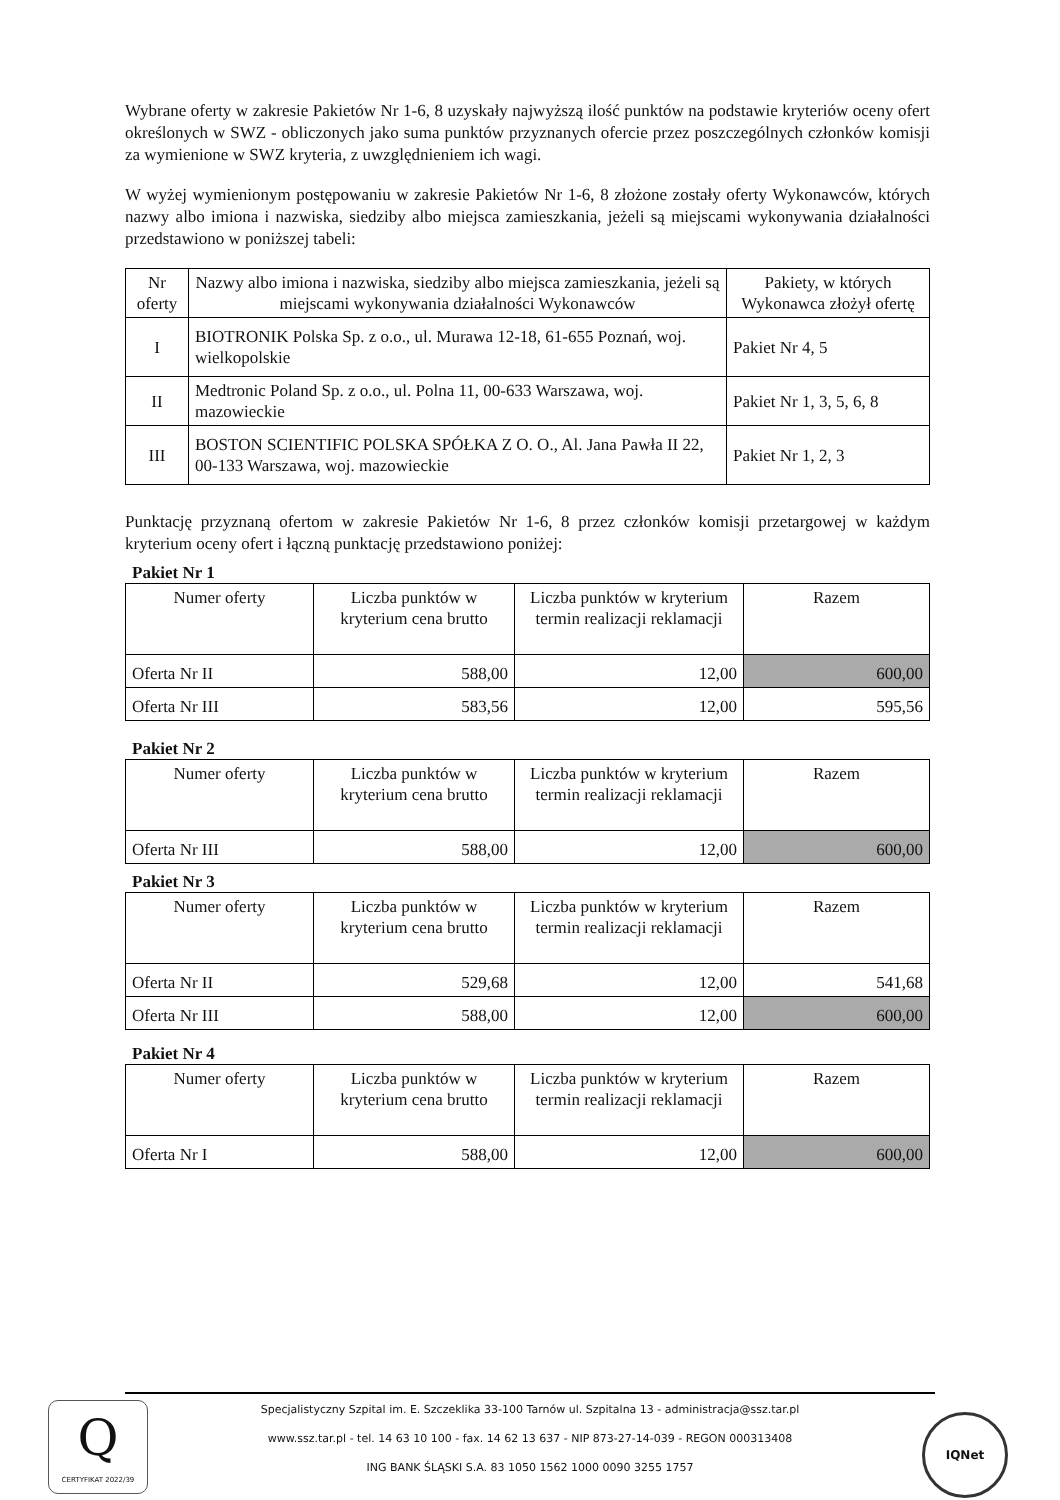Wybrane oferty w zakresie Pakietów Nr 1-6, 8 uzyskały najwyższą ilość punktów na podstawie kryteriów oceny ofert określonych w SWZ - obliczonych jako suma punktów przyznanych ofercie przez poszczególnych członków komisji za wymienione w SWZ kryteria, z uwzględnieniem ich wagi.
W wyżej wymienionym postępowaniu w zakresie Pakietów Nr 1-6, 8 złożone zostały oferty Wykonawców, których nazwy albo imiona i nazwiska, siedziby albo miejsca zamieszkania, jeżeli są miejscami wykonywania działalności przedstawiono w poniższej tabeli:
| Nr oferty | Nazwy albo imiona i nazwiska, siedziby albo miejsca zamieszkania, jeżeli są miejscami wykonywania działalności Wykonawców | Pakiety, w których Wykonawca złożył ofertę |
| --- | --- | --- |
| I | BIOTRONIK Polska Sp. z o.o., ul. Murawa 12-18, 61-655 Poznań, woj. wielkopolskie | Pakiet Nr 4, 5 |
| II | Medtronic Poland Sp. z o.o., ul. Polna 11, 00-633 Warszawa, woj. mazowieckie | Pakiet Nr 1, 3, 5, 6, 8 |
| III | BOSTON SCIENTIFIC POLSKA SPÓŁKA Z O. O., Al. Jana Pawła II 22, 00-133 Warszawa, woj. mazowieckie | Pakiet Nr 1, 2, 3 |
Punktację przyznaną ofertom w zakresie Pakietów Nr 1-6, 8 przez członków komisji przetargowej w każdym kryterium oceny ofert i łączną punktację przedstawiono poniżej:
Pakiet Nr 1
| Numer oferty | Liczba punktów w kryterium cena brutto | Liczba punktów w kryterium termin realizacji reklamacji | Razem |
| --- | --- | --- | --- |
| Oferta Nr II | 588,00 | 12,00 | 600,00 |
| Oferta Nr III | 583,56 | 12,00 | 595,56 |
Pakiet Nr 2
| Numer oferty | Liczba punktów w kryterium cena brutto | Liczba punktów w kryterium termin realizacji reklamacji | Razem |
| --- | --- | --- | --- |
| Oferta Nr III | 588,00 | 12,00 | 600,00 |
Pakiet Nr 3
| Numer oferty | Liczba punktów w kryterium cena brutto | Liczba punktów w kryterium termin realizacji reklamacji | Razem |
| --- | --- | --- | --- |
| Oferta Nr II | 529,68 | 12,00 | 541,68 |
| Oferta Nr III | 588,00 | 12,00 | 600,00 |
Pakiet Nr 4
| Numer oferty | Liczba punktów w kryterium cena brutto | Liczba punktów w kryterium termin realizacji reklamacji | Razem |
| --- | --- | --- | --- |
| Oferta Nr I | 588,00 | 12,00 | 600,00 |
Q
CERTYFIKAT 2022/39
Specjalistyczny Szpital im. E. Szczeklika 33-100 Tarnów ul. Szpitalna 13 - administracja@ssz.tar.pl
www.ssz.tar.pl - tel. 14 63 10 100 - fax. 14 62 13 637 - NIP 873-27-14-039 - REGON 000313408
ING BANK ŚLĄSKI S.A. 83 1050 1562 1000 0090 3255 1757
IQNet